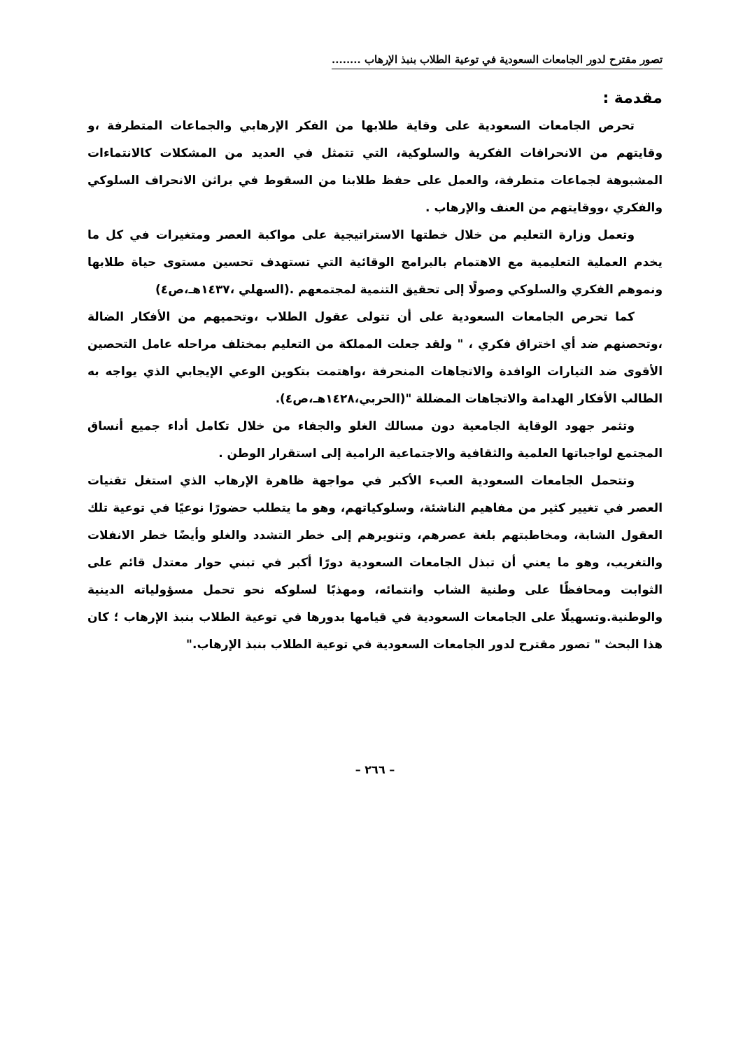تصور مقترح لدور الجامعات السعودية في توعية الطلاب بنبذ الإرهاب ........
مقدمة :
تحرص الجامعات السعودية على وقاية طلابها من الفكر الإرهابي والجماعات المتطرفة ،و وقايتهم من الانحرافات الفكرية والسلوكية، التي تتمثل في العديد من المشكلات كالانتماءات المشبوهة لجماعات متطرفة، والعمل على حفظ طلابنا من السقوط في براثن الانحراف السلوكي والفكري ،ووقايتهم من العنف والإرهاب .
وتعمل وزارة التعليم من خلال خطتها الاستراتيجية على مواكبة العصر ومتغيرات في كل ما يخدم العملية التعليمية مع الاهتمام بالبرامج الوقائية التي تستهدف تحسين مستوى حياة طلابها ونموهم الفكري والسلوكي وصولًا إلى تحقيق التنمية لمجتمعهم .(السهلي ،١٤٣٧هـ،ص٤)
كما تحرص الجامعات السعودية على أن تتولى عقول الطلاب ،وتحميهم من الأفكار الضالة ،وتحصنهم ضد أي اختراق فكري ، " ولقد جعلت المملكة من التعليم بمختلف مراحله عامل التحصين الأقوى ضد التيارات الوافدة والاتجاهات المنحرفة ،واهتمت بتكوين الوعي الإيجابي الذي يواجه به الطالب الأفكار الهدامة والاتجاهات المضللة "(الحربي،١٤٢٨هـ،ص٤).
وتثمر جهود الوقاية الجامعية دون مسالك الغلو والجفاء من خلال تكامل أداء جميع أنساق المجتمع لواجباتها العلمية والثقافية والاجتماعية الرامية إلى استقرار الوطن .
وتتحمل الجامعات السعودية العبء الأكبر في مواجهة ظاهرة الإرهاب الذي استغل تقنيات العصر في تغيير كثير من مفاهيم الناشئة، وسلوكياتهم، وهو ما يتطلب حضورًا نوعيًا في توعية تلك العقول الشابة، ومخاطبتهم بلغة عصرهم، وتنويرهم إلى خطر التشدد والغلو وأيضًا خطر الانفلات والتغريب، وهو ما يعني أن تبذل الجامعات السعودية دورًا أكبر في تبني حوار معتدل قائم على الثوابت ومحافظًا على وطنية الشاب وانتمائه، ومهذبًا لسلوكه نحو تحمل مسؤولياته الدينية والوطنية.وتسهيلًا على الجامعات السعودية في قيامها بدورها في توعية الطلاب بنبذ الإرهاب ؛ كان هذا البحث " تصور مقترح لدور الجامعات السعودية في توعية الطلاب بنبذ الإرهاب."
– ٢٦٦ –